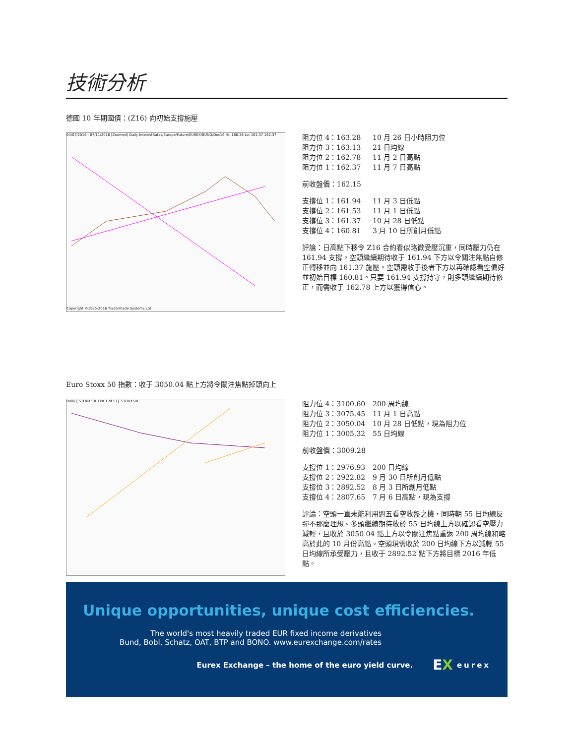技術分析
德國 10 年期國債：(Z16) 向初始支撐施壓
04/07/2016 - 07/11/2016 [Zoomed] Daily InterestRates/Europe/Future/EUREX/BUND/Dec16 Hi: 166.36 Lo: 161.37 162.37
Copyright ©1985-2016 Tradermade Systems Ltd
阻力位 4：163.28 10 月 26 日小時阻力位
阻力位 3：163.13 21 日均線
阻力位 2：162.78 11 月 2 日高點
阻力位 1：162.37 11 月 7 日高點
前收盤價：162.15
支撐位 1：161.94 11 月 3 日低點
支撐位 2：161.53 11 月 1 日低點
支撐位 3：161.37 10 月 28 日低點
支撐位 4：160.81 3 月 10 日所創月低點
評論：日高點下移令 Z16 合約看似略微受壓沉重，同時壓力仍在 161.94 支撐。空頭繼續期待收于 161.94 下方以令關注焦點自修正轉移並向 161.37 施壓。空頭需收于後者下方以再確認看空偏好並初始目標 160.81。只要 161.94 支撐持守，則多頭繼續期待修正，而需收于 162.78 上方以獲得信心。
Euro Stoxx 50 指數：收于 3050.04 點上方將令關注焦點掉頭向上
Daily [.STOXX50E List 1 of 51] .STOXX50E
阻力位 4：3100.60 200 周均線
阻力位 3：3075.45 11 月 1 日高點
阻力位 2：3050.04 10 月 28 日低點，現為阻力位
阻力位 1：3005.32 55 日均線
前收盤價：3009.28
支撐位 1：2976.93 200 日均線
支撐位 2：2922.82 9 月 30 日所創月低點
支撐位 3：2892.52 8 月 3 日所創月低點
支撐位 4：2807.65 7 月 6 日高點，現為支撐
評論：空頭一直未能利用週五看空收盤之機，同時朝 55 日均線反彈不那麼理想。多頭繼續期待收於 55 日均線上方以確認看空壓力減輕，且收於 3050.04 點上方以令關注焦點重返 200 周均線和略高於此的 10 月份高點。空頭現需收於 200 日均線下方以減輕 55 日均線所承受壓力，且收于 2892.52 點下方將目標 2016 年低點。
Unique opportunities, unique cost efficiencies.
The world's most heavily traded EUR fixed income derivatives
Bund, Bobl, Schatz, OAT, BTP and BONO. www.eurexchange.com/rates
Eurex Exchange – the home of the euro yield curve. EX eurex